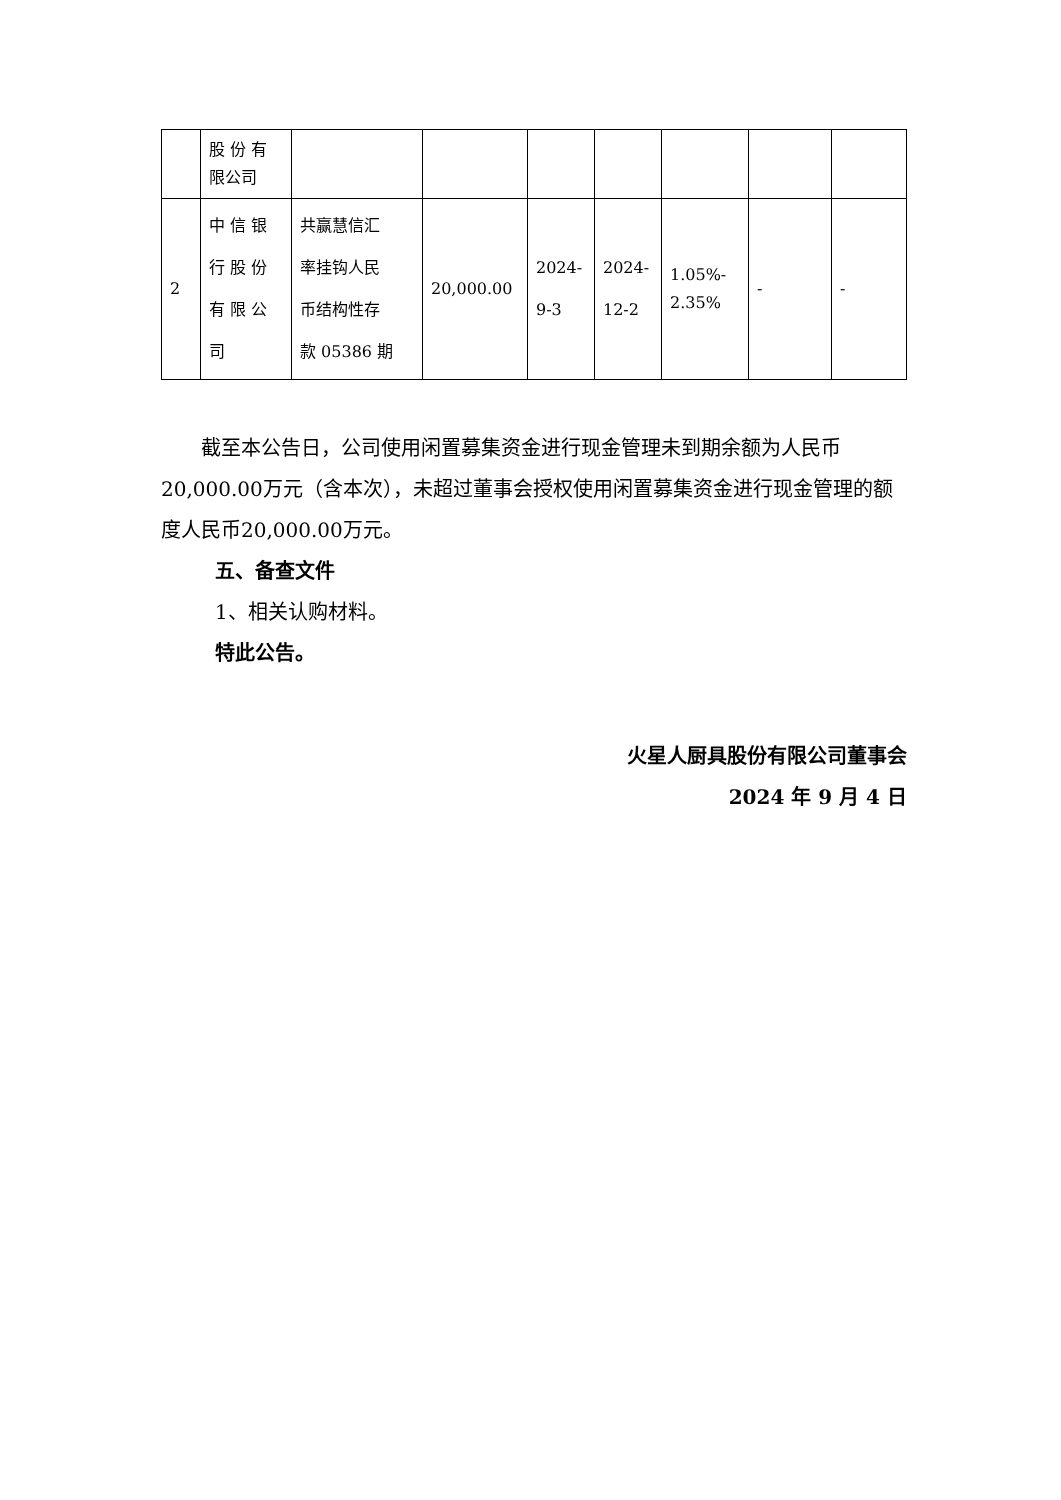| | 股 份 有 限公司 | | | | | | | |
| 2 | 中 信 银 行 股 份 有 限 公 司 | 共赢慧信汇 率挂钩人民 币结构性存 款 05386 期 | 20,000.00 | 2024- 9-3 | 2024- 12-2 | 1.05%- 2.35% | - | - |
截至本公告日，公司使用闲置募集资金进行现金管理未到期余额为人民币20,000.00万元（含本次），未超过董事会授权使用闲置募集资金进行现金管理的额度人民币20,000.00万元。
五、备查文件
1、相关认购材料。
特此公告。
火星人厨具股份有限公司董事会
2024 年 9 月 4 日